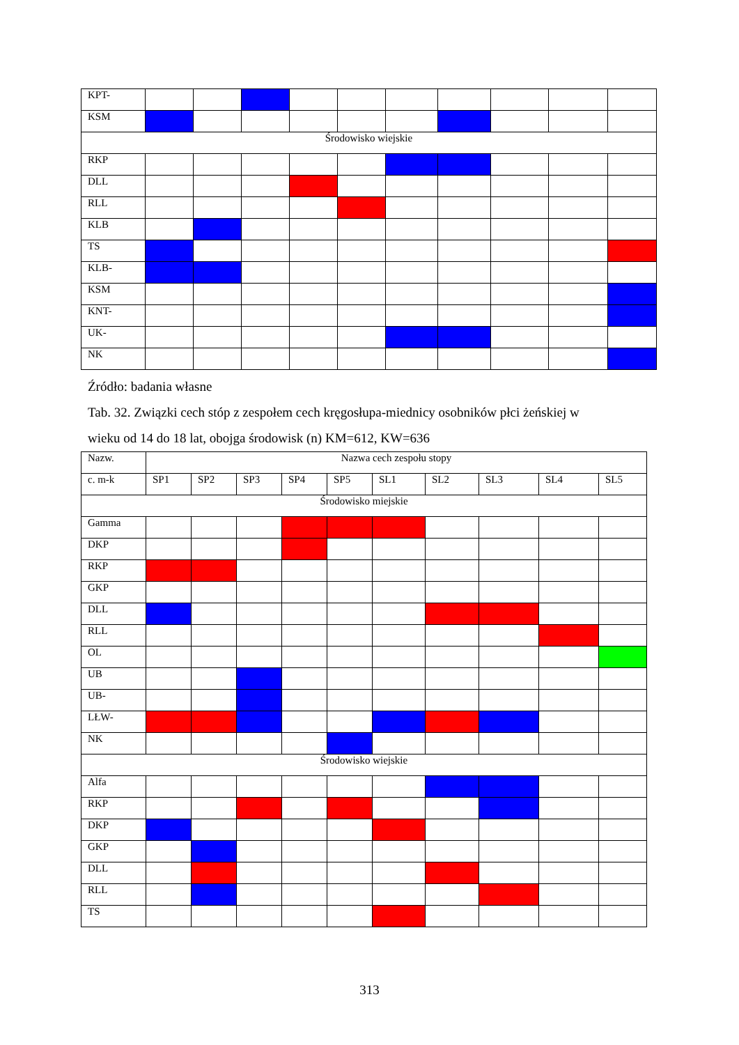| KPT- | | | | | | | | | | |
| KSM | | | | | | | | | | |
| Środowisko wiejskie | | | | | | | | | | |
| RKP | | | | | | | | | | |
| DLL | | | | | | | | | | |
| RLL | | | | | | | | | | |
| KLB | | | | | | | | | | |
| TS | | | | | | | | | | |
| KLB- | | | | | | | | | | |
| KSM | | | | | | | | | | |
| KNT- | | | | | | | | | | |
| UK- | | | | | | | | | | |
| NK | | | | | | | | | | |
Źródło: badania własne
Tab. 32. Związki cech stóp z zespołem cech kręgosłupa-miednicy osobników płci żeńskiej w
wieku od 14 do 18 lat, obojga środowisk (n) KM=612, KW=636
| Nazw. | Nazwa cech zespołu stopy | | | | | | | | | |
| c. m-k | SP1 | SP2 | SP3 | SP4 | SP5 | SL1 | SL2 | SL3 | SL4 | SL5 |
| Środowisko miejskie | | | | | | | | | | |
| Gamma | | | | | | | | | | |
| DKP | | | | | | | | | | |
| RKP | | | | | | | | | | |
| GKP | | | | | | | | | | |
| DLL | | | | | | | | | | |
| RLL | | | | | | | | | | |
| OL | | | | | | | | | | |
| UB | | | | | | | | | | |
| UB- | | | | | | | | | | |
| LŁW- | | | | | | | | | | |
| NK | | | | | | | | | | |
| Środowisko wiejskie | | | | | | | | | | |
| Alfa | | | | | | | | | | |
| RKP | | | | | | | | | | |
| DKP | | | | | | | | | | |
| GKP | | | | | | | | | | |
| DLL | | | | | | | | | | |
| RLL | | | | | | | | | | |
| TS | | | | | | | | | | |
313